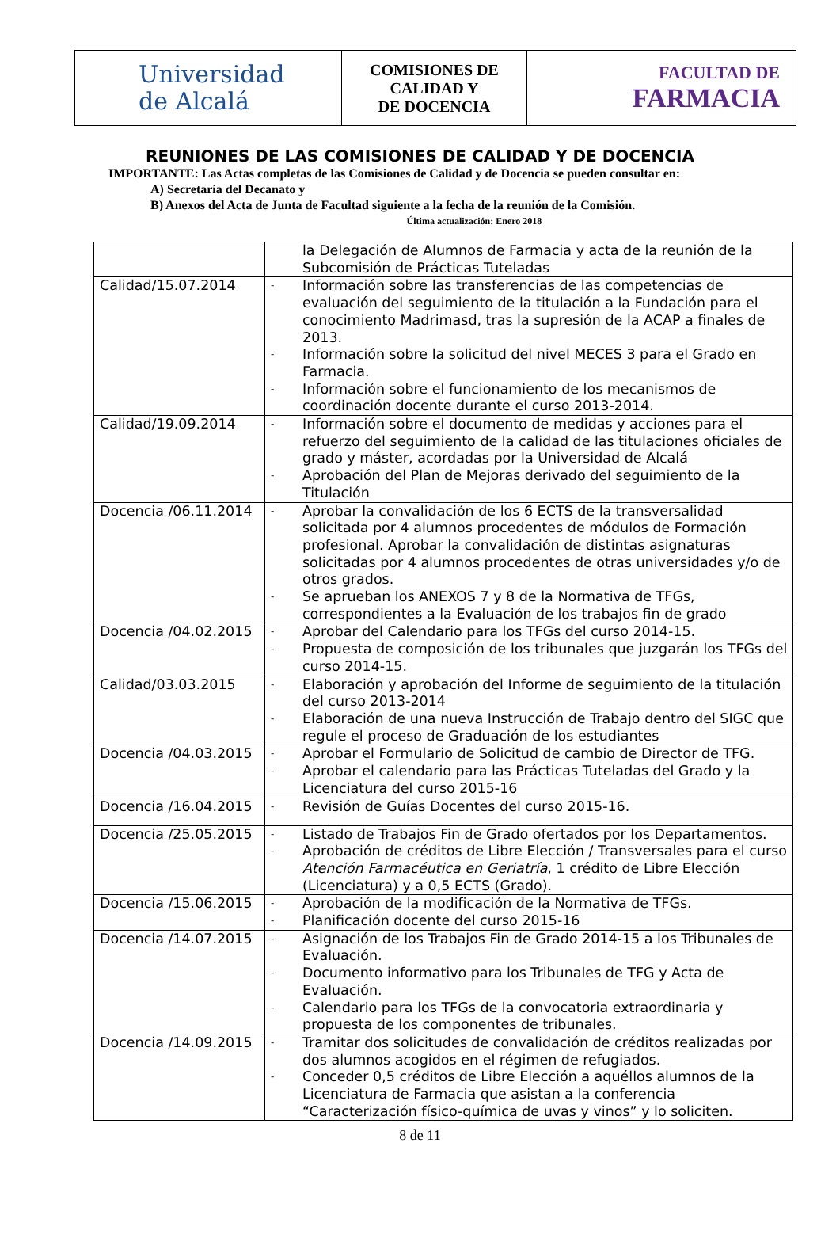| Universidad de Alcalá | COMISIONES DE CALIDAD Y DE DOCENCIA | FACULTAD DE FARMACIA |
REUNIONES DE LAS COMISIONES DE CALIDAD Y DE DOCENCIA
IMPORTANTE: Las Actas completas de las Comisiones de Calidad y de Docencia se pueden consultar en:
A) Secretaría del Decanato y
B) Anexos del Acta de Junta de Facultad siguiente a la fecha de la reunión de la Comisión.
Última actualización: Enero 2018
| | la Delegación de Alumnos de Farmacia y acta de la reunión de la Subcomisión de Prácticas Tuteladas |
| Calidad/15.07.2014 | - Información sobre las transferencias de las competencias de evaluación del seguimiento de la titulación a la Fundación para el conocimiento Madrimasd, tras la supresión de la ACAP a finales de 2013. - Información sobre la solicitud del nivel MECES 3 para el Grado en Farmacia. - Información sobre el funcionamiento de los mecanismos de coordinación docente durante el curso 2013-2014. |
| Calidad/19.09.2014 | - Información sobre el documento de medidas y acciones para el refuerzo del seguimiento de la calidad de las titulaciones oficiales de grado y máster, acordadas por la Universidad de Alcalá - Aprobación del Plan de Mejoras derivado del seguimiento de la Titulación |
| Docencia /06.11.2014 | - Aprobar la convalidación de los 6 ECTS de la transversalidad solicitada por 4 alumnos procedentes de módulos de Formación profesional. Aprobar la convalidación de distintas asignaturas solicitadas por 4 alumnos procedentes de otras universidades y/o de otros grados. - Se aprueban los ANEXOS 7 y 8 de la Normativa de TFGs, correspondientes a la Evaluación de los trabajos fin de grado |
| Docencia /04.02.2015 | - Aprobar del Calendario para los TFGs del curso 2014-15. - Propuesta de composición de los tribunales que juzgarán los TFGs del curso 2014-15. |
| Calidad/03.03.2015 | - Elaboración y aprobación del Informe de seguimiento de la titulación del curso 2013-2014 - Elaboración de una nueva Instrucción de Trabajo dentro del SIGC que regule el proceso de Graduación de los estudiantes |
| Docencia /04.03.2015 | - Aprobar el Formulario de Solicitud de cambio de Director de TFG. - Aprobar el calendario para las Prácticas Tuteladas del Grado y la Licenciatura del curso 2015-16 |
| Docencia /16.04.2015 | - Revisión de Guías Docentes del curso 2015-16. |
| Docencia /25.05.2015 | - Listado de Trabajos Fin de Grado ofertados por los Departamentos. - Aprobación de créditos de Libre Elección / Transversales para el curso Atención Farmacéutica en Geriatría , 1 crédito de Libre Elección (Licenciatura) y a 0,5 ECTS (Grado). |
| Docencia /15.06.2015 | - Aprobación de la modificación de la Normativa de TFGs. - Planificación docente del curso 2015-16 |
| Docencia /14.07.2015 | - Asignación de los Trabajos Fin de Grado 2014-15 a los Tribunales de Evaluación. - Documento informativo para los Tribunales de TFG y Acta de Evaluación. - Calendario para los TFGs de la convocatoria extraordinaria y propuesta de los componentes de tribunales. |
| Docencia /14.09.2015 | - Tramitar dos solicitudes de convalidación de créditos realizadas por dos alumnos acogidos en el régimen de refugiados. - Conceder 0,5 créditos de Libre Elección a aquéllos alumnos de la Licenciatura de Farmacia que asistan a la conferencia “Caracterización físico-química de uvas y vinos” y lo soliciten. |
8 de 11